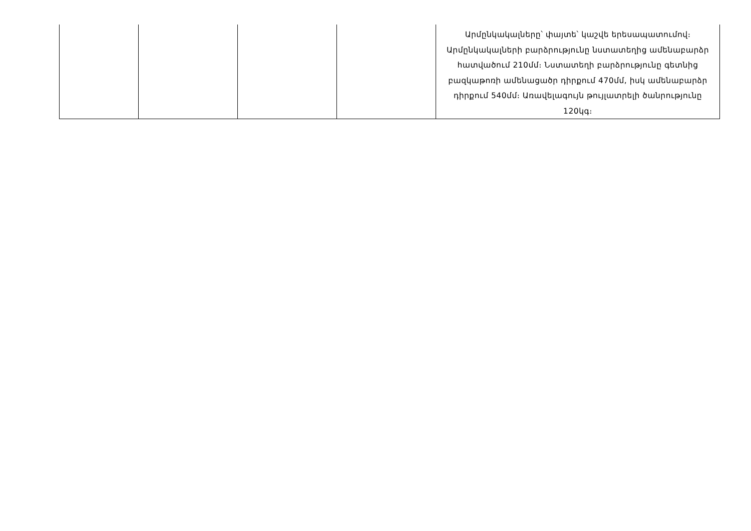| | | | | Արմընկակալները՝ փայտե՝ կաշվե երեսապատումով։ Արմընկակալների բարձրությունը նստատեղից ամենաբարձր հատվածում 210մմ։ Նստատեղի բարձրությունը գետնից բազկաթոռի ամենացածր դիրքում 470մմ, իսկ ամենաբարձր դիրքում 540մմ։ Առավելագույն թույլատրելի ծանրությունը 120կգ։ |